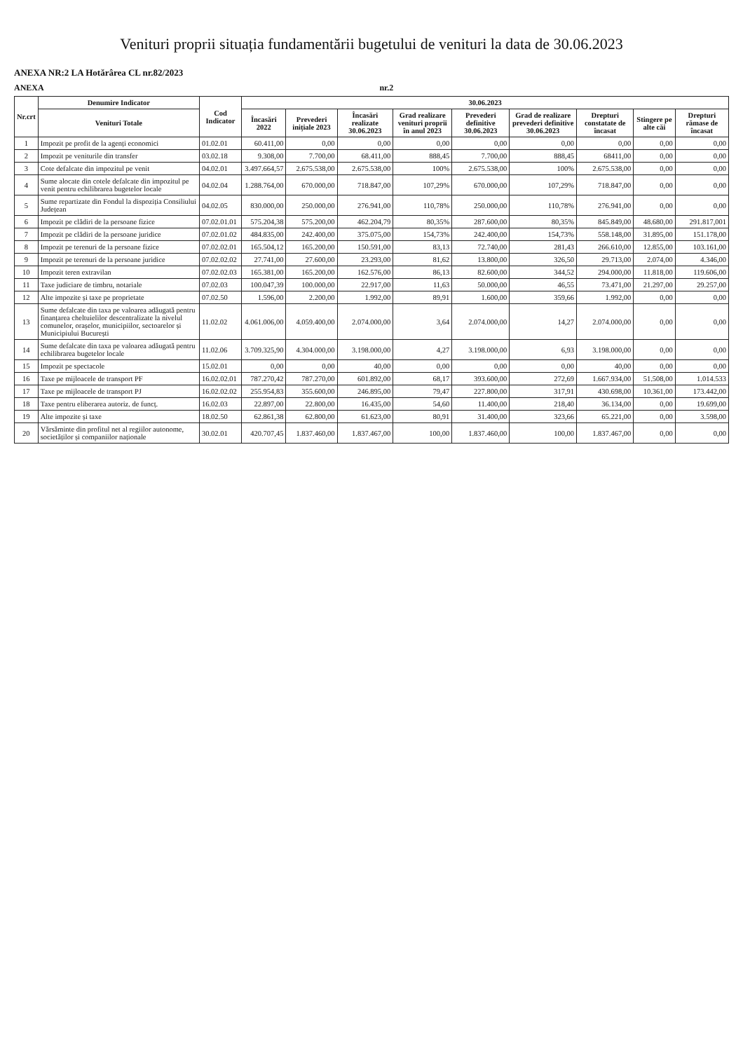Venituri proprii situația fundamentării bugetului de venituri la data de 30.06.2023
ANEXA NR:2 LA Hotărârea CL nr.82/2023
ANEXA nr.2
| Nr.crt | Denumire Indicator | Cod Indicator | 30.06.2023 | | | | | | | | |
| --- | --- | --- | --- | --- | --- | --- | --- | --- | --- | --- | --- |
| | Venituri Totale | | Încasări 2022 | Prevederi inițiale 2023 | Încasări realizate 30.06.2023 | Grad realizare venituri proprii în anul 2023 | Prevederi definitive 30.06.2023 | Grad de realizare prevederi definitive 30.06.2023 | Drepturi constatate de încasat | Stingere pe alte căi | Drepturi rămase de încasat |
| 1 | Impozit pe profit de la agenți economici | 01.02.01 | 60.411,00 | 0,00 | 0,00 | 0,00 | 0,00 | 0,00 | 0,00 | 0,00 | 0,00 |
| 2 | Impozit pe veniturile din transfer | 03.02.18 | 9.308,00 | 7.700,00 | 68.411,00 | 888,45 | 7.700,00 | 888,45 | 68411,00 | 0,00 | 0,00 |
| 3 | Cote defalcate din impozitul pe venit | 04.02.01 | 3.497.664,57 | 2.675.538,00 | 2.675.538,00 | 100% | 2.675.538,00 | 100% | 2.675.538,00 | 0,00 | 0,00 |
| 4 | Sume alocate din cotele defalcate din impozitul pe venit pentru echilibrarea bugetelor locale | 04.02.04 | 1.288.764,00 | 670.000,00 | 718.847,00 | 107,29% | 670.000,00 | 107,29% | 718.847,00 | 0,00 | 0,00 |
| 5 | Sume repartizate din Fondul la dispoziția Consiliului Județean | 04.02.05 | 830.000,00 | 250.000,00 | 276.941,00 | 110,78% | 250.000,00 | 110,78% | 276.941,00 | 0,00 | 0,00 |
| 6 | Impozit pe clădiri de la persoane fizice | 07.02.01.01 | 575.204,38 | 575.200,00 | 462.204,79 | 80,35% | 287.600,00 | 80,35% | 845.849,00 | 48.680,00 | 291.817,001 |
| 7 | Impozit pe clădiri de la persoane juridice | 07.02.01.02 | 484.835,00 | 242.400,00 | 375.075,00 | 154,73% | 242.400,00 | 154,73% | 558.148,00 | 31.895,00 | 151.178,00 |
| 8 | Impozit pe terenuri de la persoane fizice | 07.02.02.01 | 165.504,12 | 165.200,00 | 150.591,00 | 83,13 | 72.740,00 | 281,43 | 266.610,00 | 12.855,00 | 103.161,00 |
| 9 | Impozit pe terenuri de la persoane juridice | 07.02.02.02 | 27.741,00 | 27.600,00 | 23.293,00 | 81,62 | 13.800,00 | 326,50 | 29.713,00 | 2.074,00 | 4.346,00 |
| 10 | Impozit teren extravilan | 07.02.02.03 | 165.381,00 | 165.200,00 | 162.576,00 | 86,13 | 82.600,00 | 344,52 | 294.000,00 | 11.818,00 | 119.606,00 |
| 11 | Taxe judiciare de timbru, notariale | 07.02.03 | 100.047,39 | 100.000,00 | 22.917,00 | 11,63 | 50.000,00 | 46,55 | 73.471,00 | 21.297,00 | 29.257,00 |
| 12 | Alte impozite și taxe pe proprietate | 07.02.50 | 1.596,00 | 2.200,00 | 1.992,00 | 89,91 | 1.600,00 | 359,66 | 1.992,00 | 0,00 | 0,00 |
| 13 | Sume defalcate din taxa pe valoarea adăugată pentru finanțarea cheltuielilor descentralizate la nivelul comunelor, orașelor, municipiilor, sectoarelor și Municipiului București | 11.02.02 | 4.061.006,00 | 4.059.400,00 | 2.074.000,00 | 3,64 | 2.074.000,00 | 14,27 | 2.074.000,00 | 0,00 | 0,00 |
| 14 | Sume defalcate din taxa pe valoarea adăugată pentru echilibrarea bugetelor locale | 11.02.06 | 3.709.325,90 | 4.304.000,00 | 3.198.000,00 | 4,27 | 3.198.000,00 | 6,93 | 3.198.000,00 | 0,00 | 0,00 |
| 15 | Impozit pe spectacole | 15.02.01 | 0,00 | 0,00 | 40,00 | 0,00 | 0,00 | 0,00 | 40,00 | 0,00 | 0,00 |
| 16 | Taxe pe mijloacele de transport PF | 16.02.02.01 | 787.270,42 | 787.270,00 | 601.892,00 | 68,17 | 393.600,00 | 272,69 | 1.667.934,00 | 51.508,00 | 1.014.533 |
| 17 | Taxe pe mijloacele de transport PJ | 16.02.02.02 | 255.954,83 | 355.600,00 | 246.895,00 | 79,47 | 227.800,00 | 317,91 | 430.698,00 | 10.361,00 | 173.442,00 |
| 18 | Taxe pentru eliberarea autoriz. de funcț. | 16.02.03 | 22.897,00 | 22.800,00 | 16.435,00 | 54,60 | 11.400,00 | 218,40 | 36.134,00 | 0,00 | 19.699,00 |
| 19 | Alte impozite și taxe | 18.02.50 | 62.861,38 | 62.800,00 | 61.623,00 | 80,91 | 31.400,00 | 323,66 | 65.221,00 | 0,00 | 3.598,00 |
| 20 | Vărsăminte din profitul net al regiilor autonome, societăților și companiilor naționale | 30.02.01 | 420.707,45 | 1.837.460,00 | 1.837.467,00 | 100,00 | 1.837.460,00 | 100,00 | 1.837.467,00 | 0,00 | 0,00 |